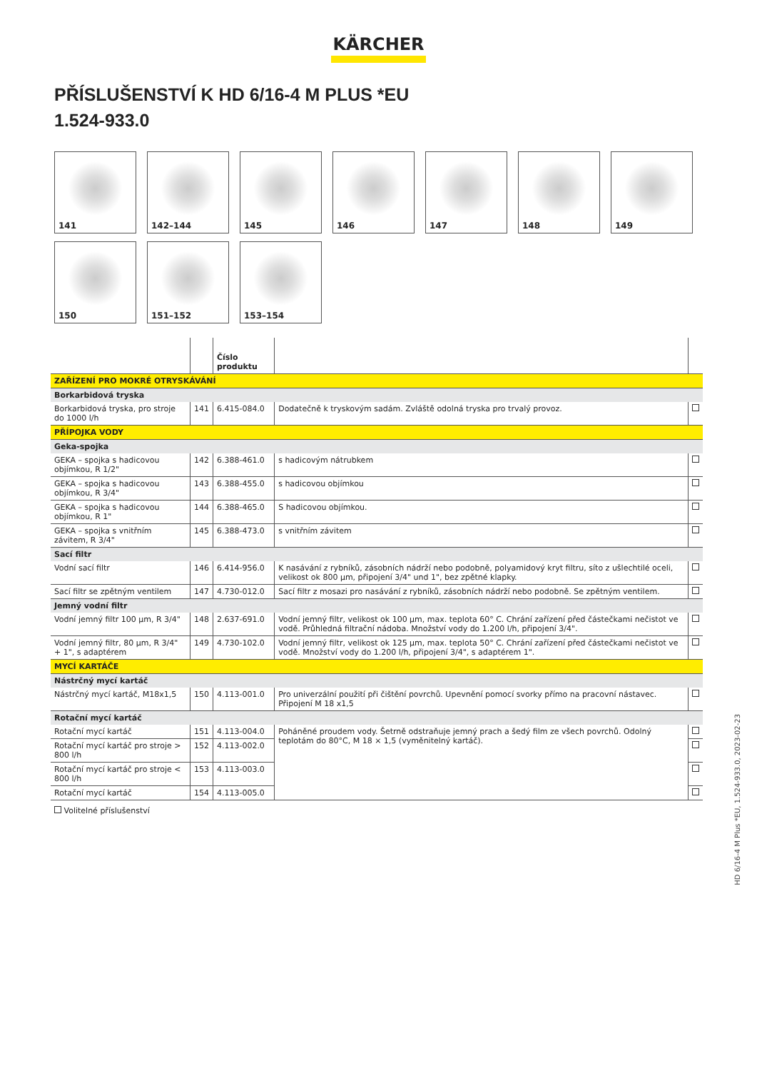KÄRCHER
PŘÍSLUŠENSTVÍ K HD 6/16-4 M PLUS *EU
1.524-933.0
141
142–144
145
146
147
148
149
150
151–152
153–154
| | | Číslo produktu | | |
| --- | --- | --- | --- | --- |
| ZAŘÍZENÍ PRO MOKRÉ OTRYSKÁVÁNÍ | | | | |
| Borkarbidová tryska | | | | |
| Borkarbidová tryska, pro stroje do 1000 l/h | 141 | 6.415-084.0 | Dodatečně k tryskovým sadám. Zvláště odolná tryska pro trvalý provoz. | |
| PŘÍPOJKA VODY | | | | |
| Geka-spojka | | | | |
| GEKA – spojka s hadicovou objímkou, R 1/2" | 142 | 6.388-461.0 | s hadicovým nátrubkem | |
| GEKA – spojka s hadicovou objímkou, R 3/4" | 143 | 6.388-455.0 | s hadicovou objímkou | |
| GEKA – spojka s hadicovou objímkou, R 1" | 144 | 6.388-465.0 | S hadicovou objímkou. | |
| GEKA – spojka s vnitřním závitem, R 3/4" | 145 | 6.388-473.0 | s vnitřním závitem | |
| Sací filtr | | | | |
| Vodní sací filtr | 146 | 6.414-956.0 | K nasávání z rybníků, zásobních nádrží nebo podobně, polyamidový kryt filtru, síto z ušlechtilé oceli, velikost ok 800 µm, připojení 3/4" und 1", bez zpětné klapky. | |
| Sací filtr se zpětným ventilem | 147 | 4.730-012.0 | Sací filtr z mosazi pro nasávání z rybníků, zásobních nádrží nebo podobně. Se zpětným ventilem. | |
| Jemný vodní filtr | | | | |
| Vodní jemný filtr 100 µm, R 3/4" | 148 | 2.637-691.0 | Vodní jemný filtr, velikost ok 100 µm, max. teplota 60° C. Chrání zařízení před částečkami nečistot ve vodě. Průhledná filtrační nádoba. Množství vody do 1.200 l/h, připojení 3/4". | |
| Vodní jemný filtr, 80 µm, R 3/4" + 1", s adaptérem | 149 | 4.730-102.0 | Vodní jemný filtr, velikost ok 125 µm, max. teplota 50° C. Chrání zařízení před částečkami nečistot ve vodě. Množství vody do 1.200 l/h, připojení 3/4", s adaptérem 1". | |
| MYCÍ KARTÁČE | | | | |
| Nástrčný mycí kartáč | | | | |
| Nástrčný mycí kartáč, M18x1,5 | 150 | 4.113-001.0 | Pro univerzální použití při čištění povrchů. Upevnění pomocí svorky přímo na pracovní nástavec. Připojení M 18 x1,5 | |
| Rotační mycí kartáč | | | | |
| Rotační mycí kartáč | 151 | 4.113-004.0 | Poháněné proudem vody. Šetrně odstraňuje jemný prach a šedý film ze všech povrchů. Odolný teplotám do 80°C, M 18 × 1,5 (vyměnitelný kartáč). | |
| Rotační mycí kartáč pro stroje > 800 l/h | 152 | 4.113-002.0 | | |
| Rotační mycí kartáč pro stroje < 800 l/h | 153 | 4.113-003.0 | | |
| Rotační mycí kartáč | 154 | 4.113-005.0 | | |
Volitelné příslušenství
HD 6/16-4 M Plus *EU, 1.524-933.0, 2023-02-23